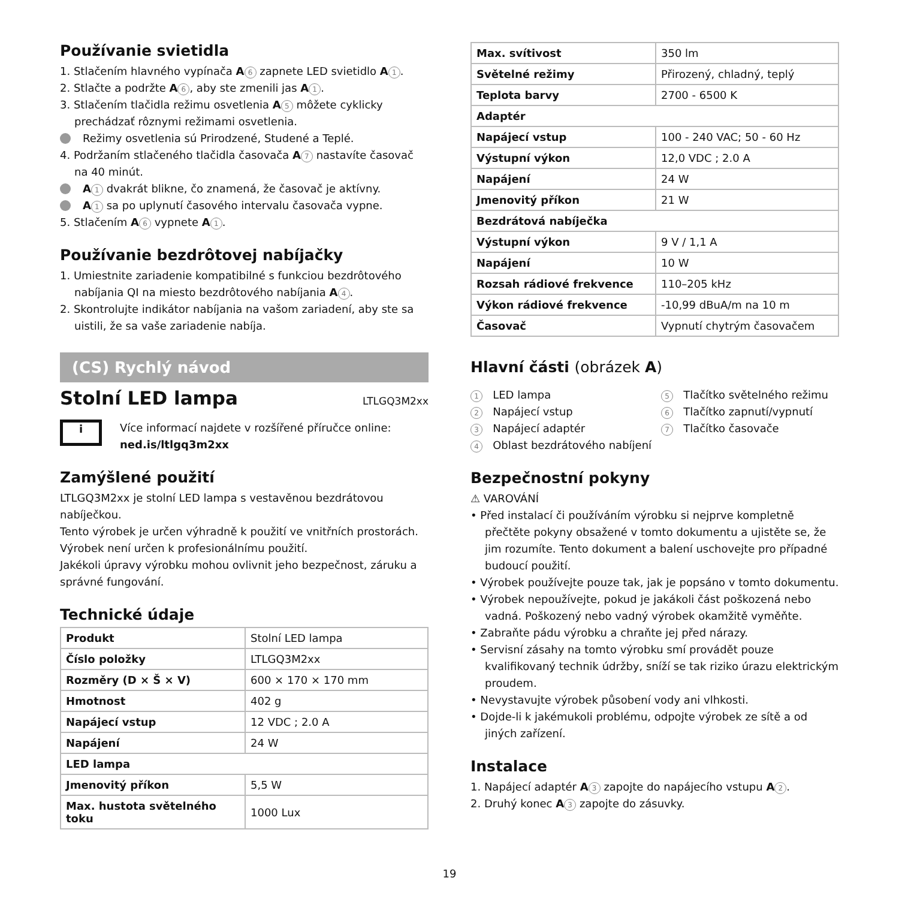Používanie svietidla
1. Stlačením hlavného vypínača A 6 zapnete LED svietidlo A 1.
2. Stlačte a podržte A 6, aby ste zmenili jas A 1.
3. Stlačením tlačidla režimu osvetlenia A 5 môžete cyklicky prechádzať rôznymi režimami osvetlenia.
Režimy osvetlenia sú Prirodzené, Studené a Teplé.
4. Podržaním stlačeného tlačidla časovača A 7 nastavíte časovač na 40 minút.
A 1 dvakrát blikne, čo znamená, že časovač je aktívny.
A 1 sa po uplynutí časového intervalu časovača vypne.
5. Stlačením A 6 vypnete A 1.
Používanie bezdrôtovej nabíjačky
1. Umiestnite zariadenie kompatibilné s funkciou bezdrôtového nabíjania QI na miesto bezdrôtového nabíjania A 4.
2. Skontrolujte indikátor nabíjania na vašom zariadení, aby ste sa uistili, že sa vaše zariadenie nabíja.
(CS) Rychlý návod
Stolní LED lampa
LTLGQ3M2xx
i
Více informací najdete v rozšířené příručce online:
ned.is/ltlgq3m2xx
Zamýšlené použití
LTLGQ3M2xx je stolní LED lampa s vestavěnou bezdrátovou nabíječkou.
Tento výrobek je určen výhradně k použití ve vnitřních prostorách.
Výrobek není určen k profesionálnímu použití.
Jakékoli úpravy výrobku mohou ovlivnit jeho bezpečnost, záruku a správné fungování.
Technické údaje
| Produkt | Stolní LED lampa |
| Číslo položky | LTLGQ3M2xx |
| Rozměry (D × Š × V) | 600 × 170 × 170 mm |
| Hmotnost | 402 g |
| Napájecí vstup | 12 VDC ; 2.0 A |
| Napájení | 24 W |
| LED lampa | |
| Jmenovitý příkon | 5,5 W |
| Max. hustota světelného toku | 1000 Lux |
| Max. svítivost | 350 lm |
| Světelné režimy | Přirozený, chladný, teplý |
| Teplota barvy | 2700 - 6500 K |
| Adaptér | |
| Napájecí vstup | 100 - 240 VAC; 50 - 60 Hz |
| Výstupní výkon | 12,0 VDC ; 2.0 A |
| Napájení | 24 W |
| Jmenovitý příkon | 21 W |
| Bezdrátová nabíječka | |
| Výstupní výkon | 9 V / 1,1 A |
| Napájení | 10 W |
| Rozsah rádiové frekvence | 110–205 kHz |
| Výkon rádiové frekvence | -10,99 dBuA/m na 10 m |
| Časovač | Vypnutí chytrým časovačem |
Hlavní části (obrázek A)
1 LED lampa
2 Napájecí vstup
3 Napájecí adaptér
4 Oblast bezdrátového nabíjení
5 Tlačítko světelného režimu
6 Tlačítko zapnutí/vypnutí
7 Tlačítko časovače
Bezpečnostní pokyny
⚠ VAROVÁNÍ
• Před instalací či používáním výrobku si nejprve kompletně přečtěte pokyny obsažené v tomto dokumentu a ujistěte se, že jim rozumíte. Tento dokument a balení uschovejte pro případné budoucí použití.
• Výrobek používejte pouze tak, jak je popsáno v tomto dokumentu.
• Výrobek nepoužívejte, pokud je jakákoli část poškozená nebo vadná. Poškozený nebo vadný výrobek okamžitě vyměňte.
• Zabraňte pádu výrobku a chraňte jej před nárazy.
• Servisní zásahy na tomto výrobku smí provádět pouze kvalifikovaný technik údržby, sníží se tak riziko úrazu elektrickým proudem.
• Nevystavujte výrobek působení vody ani vlhkosti.
• Dojde-li k jakémukoli problému, odpojte výrobek ze sítě a od jiných zařízení.
Instalace
1. Napájecí adaptér A 3 zapojte do napájecího vstupu A 2.
2. Druhý konec A 3 zapojte do zásuvky.
19